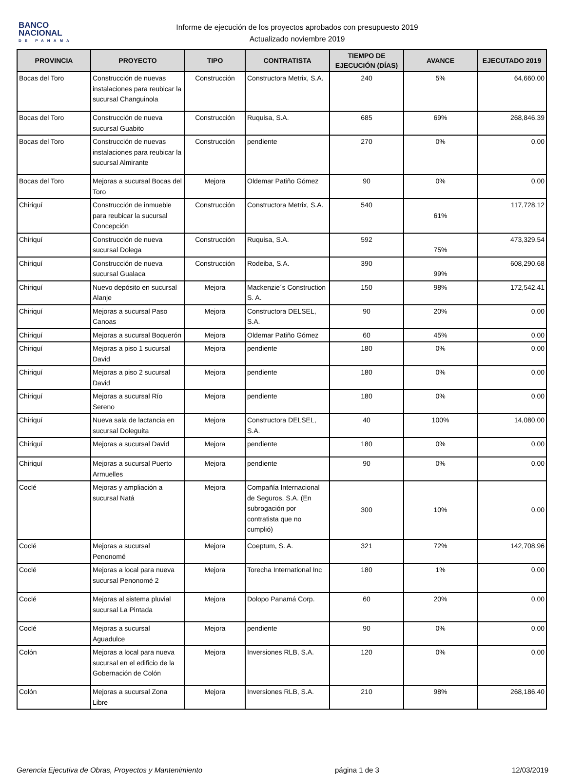BANCO
NACIONAL
DE PANAMA
Informe de ejecución de los proyectos aprobados con presupuesto 2019
Actualizado noviembre 2019
| PROVINCIA | PROYECTO | TIPO | CONTRATISTA | TIEMPO DE EJECUCIÓN (DÍAS) | AVANCE | EJECUTADO 2019 |
| --- | --- | --- | --- | --- | --- | --- |
| Bocas del Toro | Construcción de nuevas instalaciones para reubicar la sucursal Changuinola | Construcción | Constructora Metrix, S.A. | 240 | 5% | 64,660.00 |
| Bocas del Toro | Construcción de nueva sucursal Guabito | Construcción | Ruquisa, S.A. | 685 | 69% | 268,846.39 |
| Bocas del Toro | Construcción de nuevas instalaciones para reubicar la sucursal Almirante | Construcción | pendiente | 270 | 0% | 0.00 |
| Bocas del Toro | Mejoras a sucursal Bocas del Toro | Mejora | Oldemar Patiño Gómez | 90 | 0% | 0.00 |
| Chiriquí | Construcción de inmueble para reubicar la sucursal Concepción | Construcción | Constructora Metrix, S.A. | 540 | 61% | 117,728.12 |
| Chiriquí | Construcción de nueva sucursal Dolega | Construcción | Ruquisa, S.A. | 592 | 75% | 473,329.54 |
| Chiriquí | Construcción de nueva sucursal Gualaca | Construcción | Rodeiba, S.A. | 390 | 99% | 608,290.68 |
| Chiriquí | Nuevo depósito en sucursal Alanje | Mejora | Mackenzie´s Construction S. A. | 150 | 98% | 172,542.41 |
| Chiriquí | Mejoras a sucursal Paso Canoas | Mejora | Constructora DELSEL, S.A. | 90 | 20% | 0.00 |
| Chiriquí | Mejoras a sucursal Boquerón | Mejora | Oldemar Patiño Gómez | 60 | 45% | 0.00 |
| Chiriquí | Mejoras a piso 1 sucursal David | Mejora | pendiente | 180 | 0% | 0.00 |
| Chiriquí | Mejoras a piso 2 sucursal David | Mejora | pendiente | 180 | 0% | 0.00 |
| Chiriquí | Mejoras a sucursal Río Sereno | Mejora | pendiente | 180 | 0% | 0.00 |
| Chiriquí | Nueva sala de lactancia en sucursal Doleguita | Mejora | Constructora DELSEL, S.A. | 40 | 100% | 14,080.00 |
| Chiriquí | Mejoras a sucursal David | Mejora | pendiente | 180 | 0% | 0.00 |
| Chiriquí | Mejoras a sucursal Puerto Armuelles | Mejora | pendiente | 90 | 0% | 0.00 |
| Coclé | Mejoras y ampliación a sucursal Natá | Mejora | Compañía Internacional de Seguros, S.A. (En subrogación por contratista que no cumplió) | 300 | 10% | 0.00 |
| Coclé | Mejoras a sucursal Penonomé | Mejora | Coeptum, S. A. | 321 | 72% | 142,708.96 |
| Coclé | Mejoras a local para nueva sucursal Penonomé 2 | Mejora | Torecha International Inc | 180 | 1% | 0.00 |
| Coclé | Mejoras al sistema pluvial sucursal La Pintada | Mejora | Dolopo Panamá Corp. | 60 | 20% | 0.00 |
| Coclé | Mejoras a sucursal Aguadulce | Mejora | pendiente | 90 | 0% | 0.00 |
| Colón | Mejoras a local para nueva sucursal en el edificio de la Gobernación de Colón | Mejora | Inversiones RLB, S.A. | 120 | 0% | 0.00 |
| Colón | Mejoras a sucursal Zona Libre | Mejora | Inversiones RLB, S.A. | 210 | 98% | 268,186.40 |
Gerencia Ejecutiva de Obras, Proyectos y Mantenimiento página 1 de 3 12/03/2019